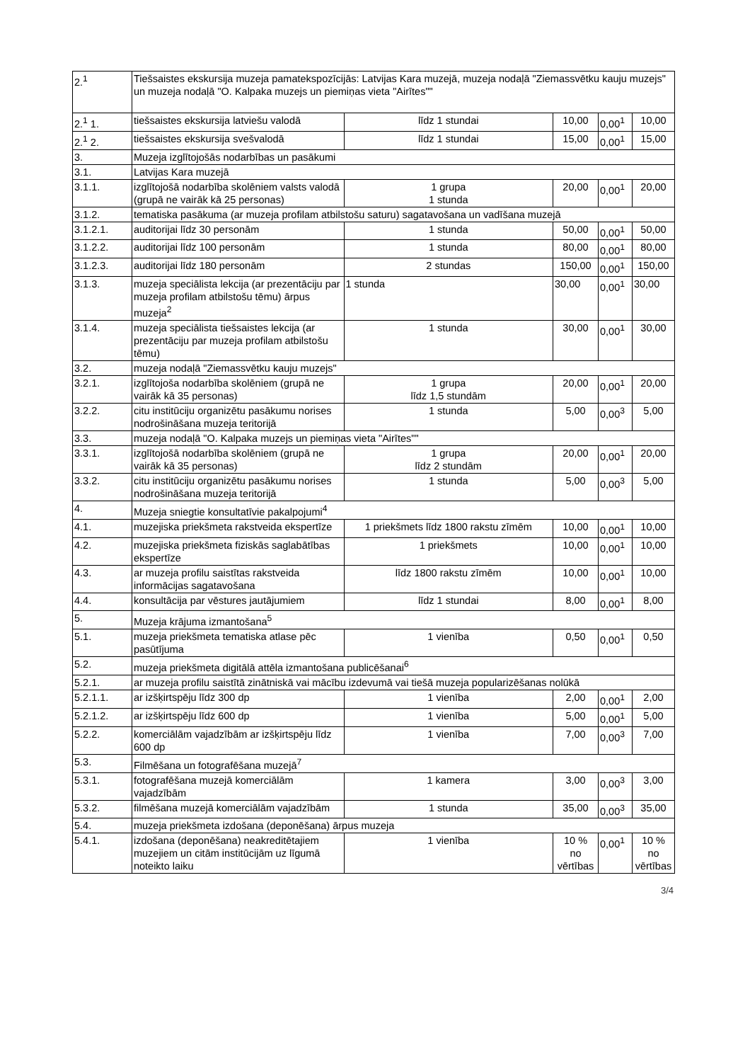| 2.<sup>1</sup> | Tiešsaistes ekskursija muzeja pamatekspozīcijās: Latvijas Kara muzejā, muzeja nodaļā "Ziemassvētku kauju muzejs" un muzeja nodaļā "O. Kalpaka muzejs un piemiņas vieta "Airītes"" | | | | |
| 2.<sup>1</sup> 1. | tiešsaistes ekskursija latviešu valodā | līdz 1 stundai | 10,00 | 0,00<sup>1</sup> | 10,00 |
| 2.<sup>1</sup> 2. | tiešsaistes ekskursija svešvalodā | līdz 1 stundai | 15,00 | 0,00<sup>1</sup> | 15,00 |
| 3. | Muzeja izglītojošās nodarbības un pasākumi | | | | |
| 3.1. | Latvijas Kara muzejā | | | | |
| 3.1.1. | izglītojošā nodarbība skolēniem valsts valodā (grupā ne vairāk kā 25 personas) | 1 grupa 1 stunda | 20,00 | 0,00<sup>1</sup> | 20,00 |
| 3.1.2. | tematiska pasākuma (ar muzeja profilam atbilstošu saturu) sagatavošana un vadīšana muzejā | | | | |
| 3.1.2.1. | auditorijai līdz 30 personām | 1 stunda | 50,00 | 0,00<sup>1</sup> | 50,00 |
| 3.1.2.2. | auditorijai līdz 100 personām | 1 stunda | 80,00 | 0,00<sup>1</sup> | 80,00 |
| 3.1.2.3. | auditorijai līdz 180 personām | 2 stundas | 150,00 | 0,00<sup>1</sup> | 150,00 |
| 3.1.3. | muzeja speciālista lekcija (ar prezentāciju par muzeja profilam atbilstošu tēmu) ārpus muzeja<sup>2</sup> | 1 stunda | 30,00 | 0,00<sup>1</sup> | 30,00 |
| 3.1.4. | muzeja speciālista tiešsaistes lekcija (ar prezentāciju par muzeja profilam atbilstošu tēmu) | 1 stunda | 30,00 | 0,00<sup>1</sup> | 30,00 |
| 3.2. | muzeja nodaļā "Ziemassvētku kauju muzejs" | | | | |
| 3.2.1. | izglītojoša nodarbība skolēniem (grupā ne vairāk kā 35 personas) | 1 grupa līdz 1,5 stundām | 20,00 | 0,00<sup>1</sup> | 20,00 |
| 3.2.2. | citu institūciju organizētu pasākumu norises nodrošināšana muzeja teritorijā | 1 stunda | 5,00 | 0,00<sup>3</sup> | 5,00 |
| 3.3. | muzeja nodaļā "O. Kalpaka muzejs un piemiņas vieta "Airītes"" | | | | |
| 3.3.1. | izglītojošā nodarbība skolēniem (grupā ne vairāk kā 35 personas) | 1 grupa līdz 2 stundām | 20,00 | 0,00<sup>1</sup> | 20,00 |
| 3.3.2. | citu institūciju organizētu pasākumu norises nodrošināšana muzeja teritorijā | 1 stunda | 5,00 | 0,00<sup>3</sup> | 5,00 |
| 4. | Muzeja sniegtie konsultatīvie pakalpojumi<sup>4</sup> | | | | |
| 4.1. | muzejiska priekšmeta rakstveida ekspertīze | 1 priekšmets līdz 1800 rakstu zīmēm | 10,00 | 0,00<sup>1</sup> | 10,00 |
| 4.2. | muzejiska priekšmeta fiziskās saglabātības ekspertīze | 1 priekšmets | 10,00 | 0,00<sup>1</sup> | 10,00 |
| 4.3. | ar muzeja profilu saistītas rakstveida informācijas sagatavošana | līdz 1800 rakstu zīmēm | 10,00 | 0,00<sup>1</sup> | 10,00 |
| 4.4. | konsultācija par vēstures jautājumiem | līdz 1 stundai | 8,00 | 0,00<sup>1</sup> | 8,00 |
| 5. | Muzeja krājuma izmantošana<sup>5</sup> | | | | |
| 5.1. | muzeja priekšmeta tematiska atlase pēc pasūtījuma | 1 vienība | 0,50 | 0,00<sup>1</sup> | 0,50 |
| 5.2. | muzeja priekšmeta digitālā attēla izmantošana publicēšanai<sup>6</sup> | | | | |
| 5.2.1. | ar muzeja profilu saistītā zinātniskā vai mācību izdevumā vai tiešā muzeja popularizēšanas nolūkā | | | | |
| 5.2.1.1. | ar izšķirtspēju līdz 300 dp | 1 vienība | 2,00 | 0,00<sup>1</sup> | 2,00 |
| 5.2.1.2. | ar izšķirtspēju līdz 600 dp | 1 vienība | 5,00 | 0,00<sup>1</sup> | 5,00 |
| 5.2.2. | komerciālām vajadzībām ar izšķirtspēju līdz 600 dp | 1 vienība | 7,00 | 0,00<sup>3</sup> | 7,00 |
| 5.3. | Filmēšana un fotografēšana muzejā<sup>7</sup> | | | | |
| 5.3.1. | fotografēšana muzejā komerciālām vajadzībām | 1 kamera | 3,00 | 0,00<sup>3</sup> | 3,00 |
| 5.3.2. | filmēšana muzejā komerciālām vajadzībām | 1 stunda | 35,00 | 0,00<sup>3</sup> | 35,00 |
| 5.4. | muzeja priekšmeta izdošana (deponēšana) ārpus muzeja | | | | |
| 5.4.1. | izdošana (deponēšana) neakreditētajiem muzejiem un citām institūcijām uz līgumā noteikto laiku | 1 vienība | 10 % no vērtības | 0,00<sup>1</sup> | 10 % no vērtības |
3/4